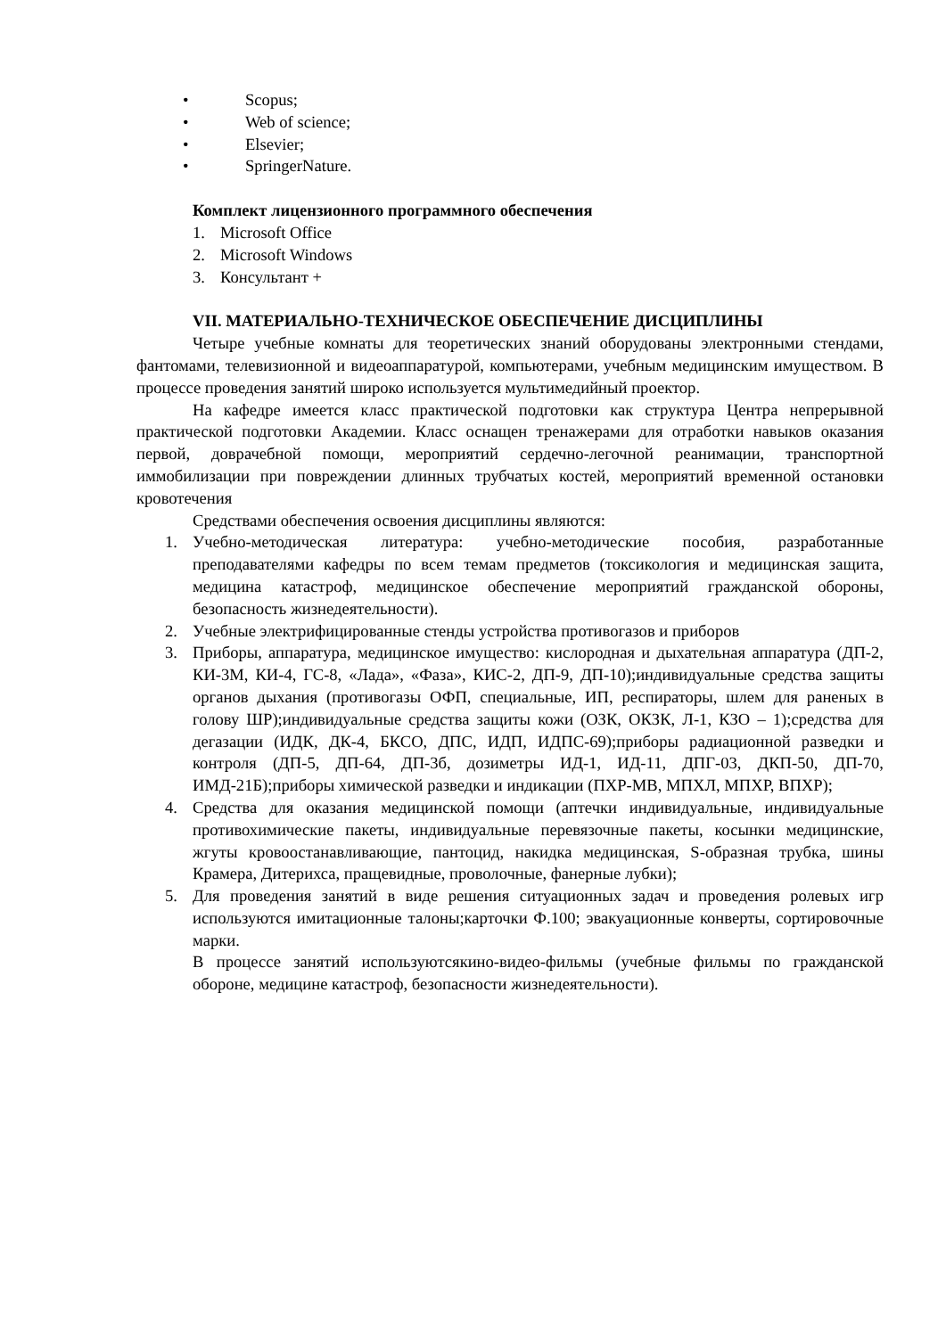• Scopus;
• Web of science;
• Elsevier;
• SpringerNature.
Комплект лицензионного программного обеспечения
1. Microsoft Office
2. Microsoft Windows
3. Консультант +
VII. МАТЕРИАЛЬНО-ТЕХНИЧЕСКОЕ ОБЕСПЕЧЕНИЕ ДИСЦИПЛИНЫ
Четыре учебные комнаты для теоретических знаний оборудованы электронными стендами, фантомами, телевизионной и видеоаппаратурой, компьютерами, учебным медицинским имуществом. В процессе проведения занятий широко используется мультимедийный проектор.
На кафедре имеется класс практической подготовки как структура Центра непрерывной практической подготовки Академии. Класс оснащен тренажерами для отработки навыков оказания первой, доврачебной помощи, мероприятий сердечно-легочной реанимации, транспортной иммобилизации при повреждении длинных трубчатых костей, мероприятий временной остановки кровотечения
Средствами обеспечения освоения дисциплины являются:
1. Учебно-методическая литература: учебно-методические пособия, разработанные преподавателями кафедры по всем темам предметов (токсикология и медицинская защита, медицина катастроф, медицинское обеспечение мероприятий гражданской обороны, безопасность жизнедеятельности).
2. Учебные электрифицированные стенды устройства противогазов и приборов
3. Приборы, аппаратура, медицинское имущество: кислородная и дыхательная аппаратура (ДП-2, КИ-3М, КИ-4, ГС-8, «Лада», «Фаза», КИС-2, ДП-9, ДП-10);индивидуальные средства защиты органов дыхания (противогазы ОФП, специальные, ИП, респираторы, шлем для раненых в голову ШР);индивидуальные средства защиты кожи (ОЗК, ОКЗК, Л-1, КЗО – 1);средства для дегазации (ИДК, ДК-4, БКСО, ДПС, ИДП, ИДПС-69);приборы радиационной разведки и контроля (ДП-5, ДП-64, ДП-3б, дозиметры ИД-1, ИД-11, ДПГ-03, ДКП-50, ДП-70, ИМД-21Б);приборы химической разведки и индикации (ПХР-МВ, МПХЛ, МПХР, ВПХР);
4. Средства для оказания медицинской помощи (аптечки индивидуальные, индивидуальные противохимические пакеты, индивидуальные перевязочные пакеты, косынки медицинские, жгуты кровоостанавливающие, пантоцид, накидка медицинская, S-образная трубка, шины Крамера, Дитерихса, пращевидные, проволочные, фанерные лубки);
5. Для проведения занятий в виде решения ситуационных задач и проведения ролевых игр используются имитационные талоны;карточки Ф.100; эвакуационные конверты, сортировочные марки.
В процессе занятий используютсякино-видео-фильмы (учебные фильмы по гражданской обороне, медицине катастроф, безопасности жизнедеятельности).